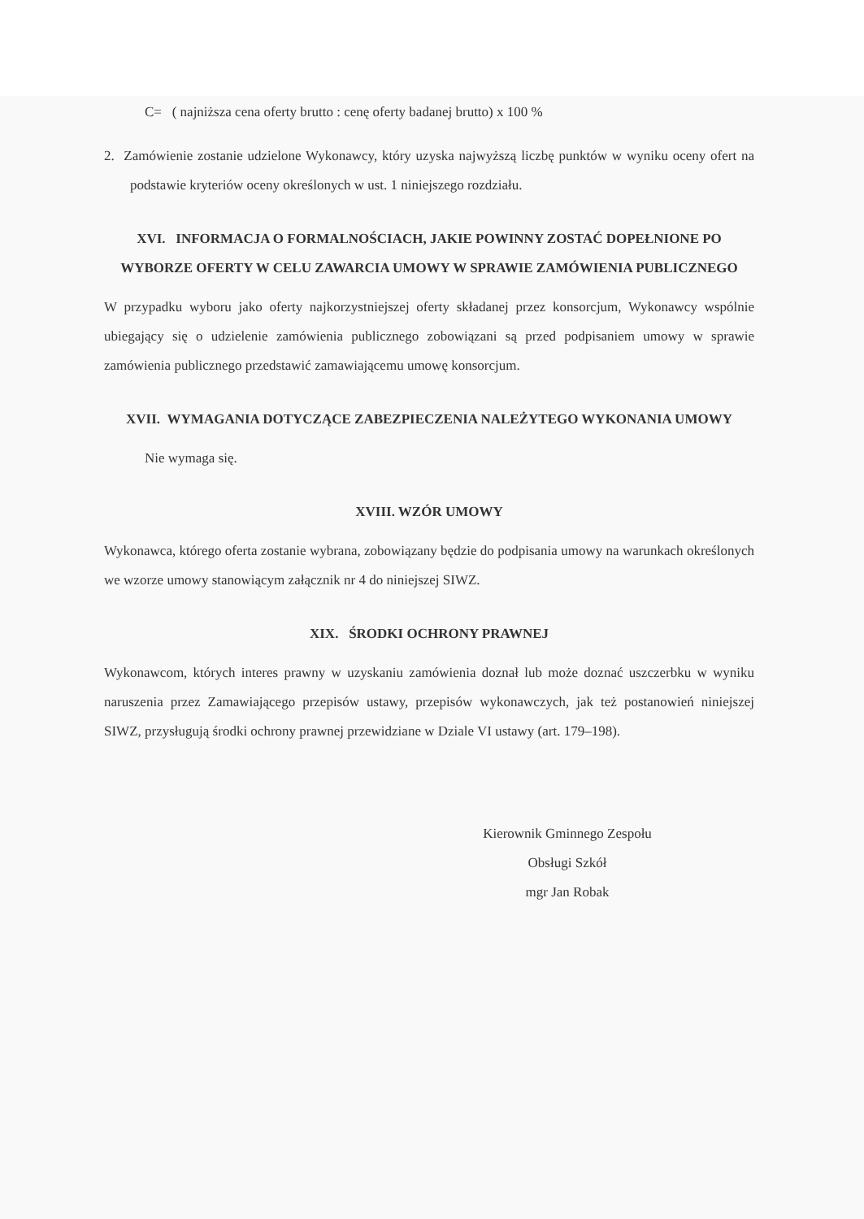C= ( najniższa cena oferty brutto : cenę oferty badanej brutto) x 100 %
2. Zamówienie zostanie udzielone Wykonawcy, który uzyska najwyższą liczbę punktów w wyniku oceny ofert na podstawie kryteriów oceny określonych w ust. 1 niniejszego rozdziału.
XVI. INFORMACJA O FORMALNOŚCIACH, JAKIE POWINNY ZOSTAĆ DOPEŁNIONE PO WYBORZE OFERTY W CELU ZAWARCIA UMOWY W SPRAWIE ZAMÓWIENIA PUBLICZNEGO
W przypadku wyboru jako oferty najkorzystniejszej oferty składanej przez konsorcjum, Wykonawcy wspólnie ubiegający się o udzielenie zamówienia publicznego zobowiązani są przed podpisaniem umowy w sprawie zamówienia publicznego przedstawić zamawiającemu umowę konsorcjum.
XVII. WYMAGANIA DOTYCZĄCE ZABEZPIECZENIA NALEŻYTEGO WYKONANIA UMOWY
Nie wymaga się.
XVIII. WZÓR UMOWY
Wykonawca, którego oferta zostanie wybrana, zobowiązany będzie do podpisania umowy na warunkach określonych we wzorze umowy stanowiącym załącznik nr 4 do niniejszej SIWZ.
XIX. ŚRODKI OCHRONY PRAWNEJ
Wykonawcom, których interes prawny w uzyskaniu zamówienia doznał lub może doznać uszczerbku w wyniku naruszenia przez Zamawiającego przepisów ustawy, przepisów wykonawczych, jak też postanowień niniejszej SIWZ, przysługują środki ochrony prawnej przewidziane w Dziale VI ustawy (art. 179–198).
Kierownik Gminnego Zespołu
Obsługi Szkół
mgr Jan Robak